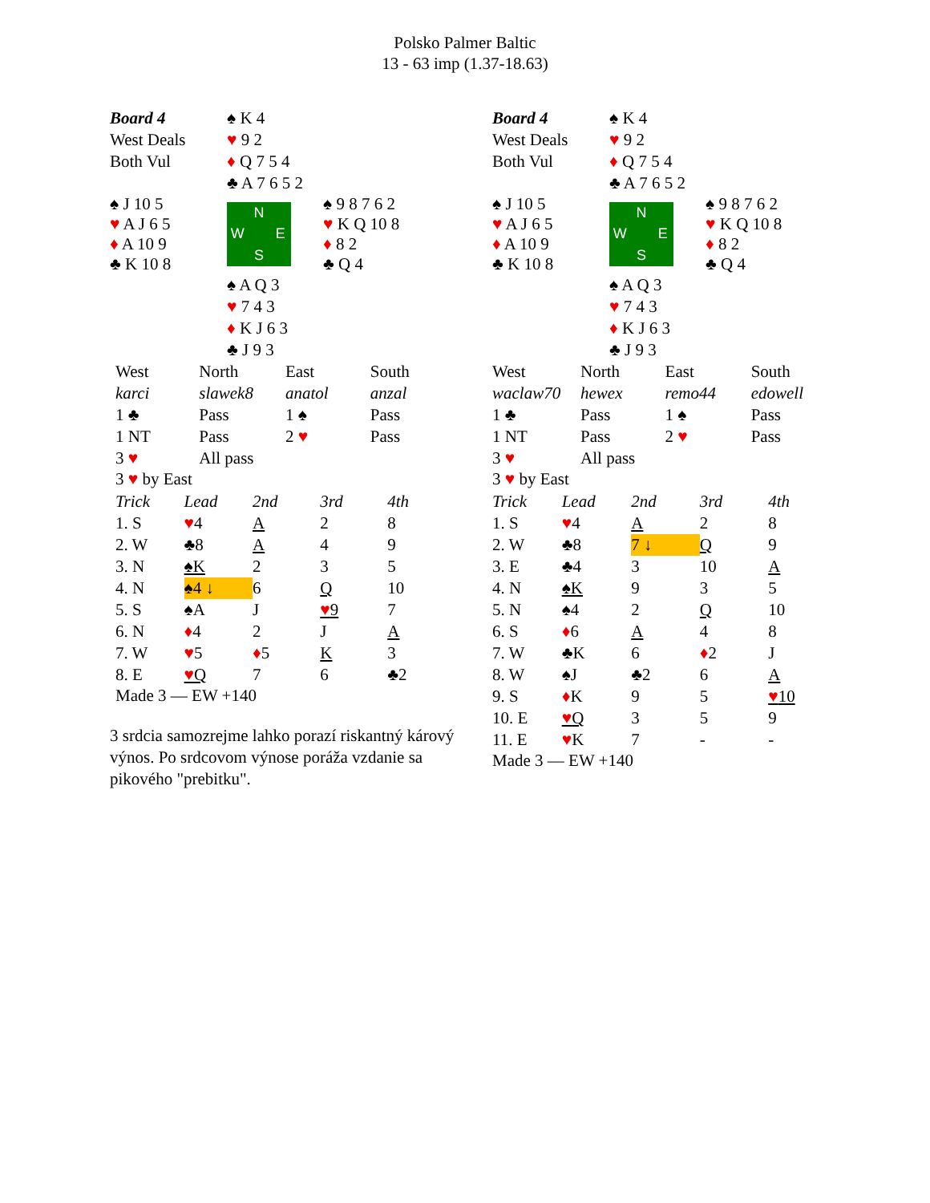Polsko Palmer Baltic
13 - 63 imp (1.37-18.63)
| Board 4 | ♠ K 4 | |
| West Deals | ♥ 9 2 | |
| Both Vul | ♦ Q 7 5 4 | |
| | ♣ A 7 6 5 2 | |
| ♠ J 10 5 ♥ A J 6 5 ♦ A 10 9 ♣ K 10 8 | N W E S | ♠ 9 8 7 6 2 ♥ K Q 10 8 ♦ 8 2 ♣ Q 4 |
| | ♠ A Q 3 | |
| | ♥ 7 4 3 | |
| | ♦ K J 6 3 | |
| | ♣ J 9 3 | |
| West | North | East | South |
| karci | slawek8 | anatol | anzal |
| 1 ♣ | Pass | 1 ♠ | Pass |
| 1 NT | Pass | 2 ♥ | Pass |
| 3 ♥ | All pass | | |
3 ♥ by East
| Trick | Lead | 2nd | 3rd | 4th |
| 1. S | ♥ 4 | A | 2 | 8 |
| 2. W | ♣8 | A | 4 | 9 |
| 3. N | ♠K | 2 | 3 | 5 |
| 4. N | ♠4 ↓ | 6 | Q | 10 |
| 5. S | ♠A | J | ♥ 9 | 7 |
| 6. N | ♦ 4 | 2 | J | A |
| 7. W | ♥ 5 | ♦ 5 | K | 3 |
| 8. E | ♥ Q | 7 | 6 | ♣2 |
Made 3 — EW +140
3 srdcia samozrejme lahko porazí riskantný kárový výnos. Po srdcovom výnose poráža vzdanie sa pikového "prebitku".
| Board 4 | ♠ K 4 | |
| West Deals | ♥ 9 2 | |
| Both Vul | ♦ Q 7 5 4 | |
| | ♣ A 7 6 5 2 | |
| ♠ J 10 5 ♥ A J 6 5 ♦ A 10 9 ♣ K 10 8 | N W E S | ♠ 9 8 7 6 2 ♥ K Q 10 8 ♦ 8 2 ♣ Q 4 |
| | ♠ A Q 3 | |
| | ♥ 7 4 3 | |
| | ♦ K J 6 3 | |
| | ♣ J 9 3 | |
| West | North | East | South |
| waclaw70 | hewex | remo44 | edowell |
| 1 ♣ | Pass | 1 ♠ | Pass |
| 1 NT | Pass | 2 ♥ | Pass |
| 3 ♥ | All pass | | |
3 ♥ by East
| Trick | Lead | 2nd | 3rd | 4th |
| 1. S | ♥ 4 | A | 2 | 8 |
| 2. W | ♣8 | 7 ↓ | Q | 9 |
| 3. E | ♣4 | 3 | 10 | A |
| 4. N | ♠K | 9 | 3 | 5 |
| 5. N | ♠4 | 2 | Q | 10 |
| 6. S | ♦ 6 | A | 4 | 8 |
| 7. W | ♣K | 6 | ♦ 2 | J |
| 8. W | ♠J | ♣2 | 6 | A |
| 9. S | ♦ K | 9 | 5 | ♥ 10 |
| 10. E | ♥ Q | 3 | 5 | 9 |
| 11. E | ♥ K | 7 | - | - |
Made 3 — EW +140